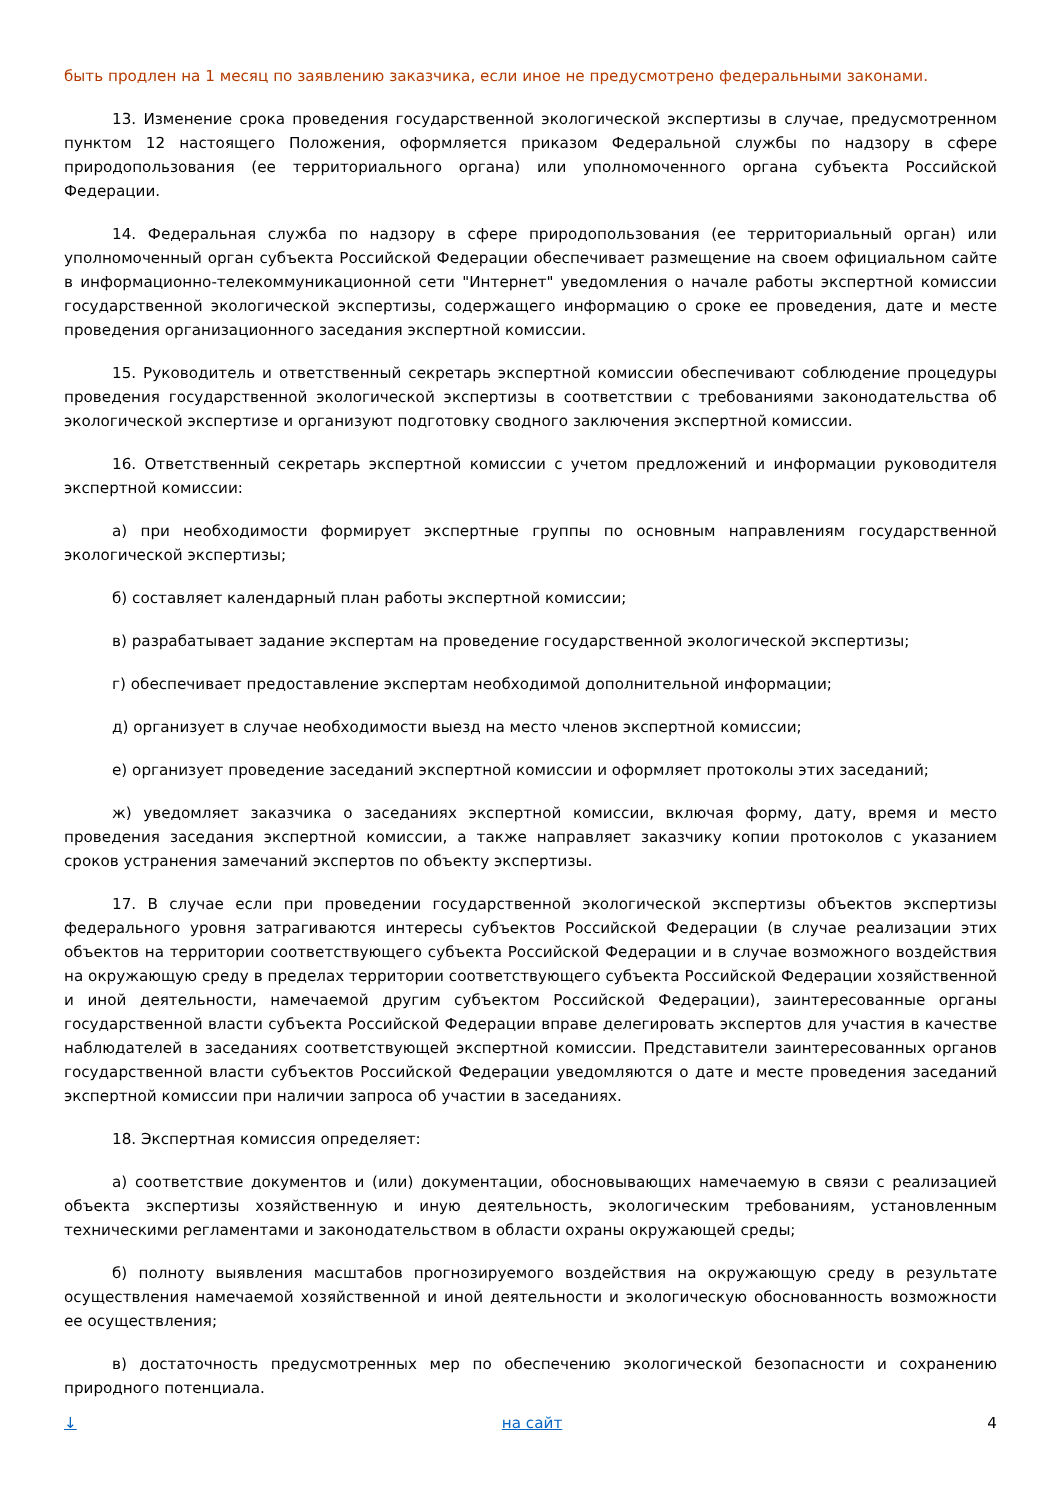быть продлен на 1 месяц по заявлению заказчика, если иное не предусмотрено федеральными законами.
13. Изменение срока проведения государственной экологической экспертизы в случае, предусмотренном пунктом 12 настоящего Положения, оформляется приказом Федеральной службы по надзору в сфере природопользования (ее территориального органа) или уполномоченного органа субъекта Российской Федерации.
14. Федеральная служба по надзору в сфере природопользования (ее территориальный орган) или уполномоченный орган субъекта Российской Федерации обеспечивает размещение на своем официальном сайте в информационно-телекоммуникационной сети "Интернет" уведомления о начале работы экспертной комиссии государственной экологической экспертизы, содержащего информацию о сроке ее проведения, дате и месте проведения организационного заседания экспертной комиссии.
15. Руководитель и ответственный секретарь экспертной комиссии обеспечивают соблюдение процедуры проведения государственной экологической экспертизы в соответствии с требованиями законодательства об экологической экспертизе и организуют подготовку сводного заключения экспертной комиссии.
16. Ответственный секретарь экспертной комиссии с учетом предложений и информации руководителя экспертной комиссии:
а) при необходимости формирует экспертные группы по основным направлениям государственной экологической экспертизы;
б) составляет календарный план работы экспертной комиссии;
в) разрабатывает задание экспертам на проведение государственной экологической экспертизы;
г) обеспечивает предоставление экспертам необходимой дополнительной информации;
д) организует в случае необходимости выезд на место членов экспертной комиссии;
е) организует проведение заседаний экспертной комиссии и оформляет протоколы этих заседаний;
ж) уведомляет заказчика о заседаниях экспертной комиссии, включая форму, дату, время и место проведения заседания экспертной комиссии, а также направляет заказчику копии протоколов с указанием сроков устранения замечаний экспертов по объекту экспертизы.
17. В случае если при проведении государственной экологической экспертизы объектов экспертизы федерального уровня затрагиваются интересы субъектов Российской Федерации (в случае реализации этих объектов на территории соответствующего субъекта Российской Федерации и в случае возможного воздействия на окружающую среду в пределах территории соответствующего субъекта Российской Федерации хозяйственной и иной деятельности, намечаемой другим субъектом Российской Федерации), заинтересованные органы государственной власти субъекта Российской Федерации вправе делегировать экспертов для участия в качестве наблюдателей в заседаниях соответствующей экспертной комиссии. Представители заинтересованных органов государственной власти субъектов Российской Федерации уведомляются о дате и месте проведения заседаний экспертной комиссии при наличии запроса об участии в заседаниях.
18. Экспертная комиссия определяет:
а) соответствие документов и (или) документации, обосновывающих намечаемую в связи с реализацией объекта экспертизы хозяйственную и иную деятельность, экологическим требованиям, установленным техническими регламентами и законодательством в области охраны окружающей среды;
б) полноту выявления масштабов прогнозируемого воздействия на окружающую среду в результате осуществления намечаемой хозяйственной и иной деятельности и экологическую обоснованность возможности ее осуществления;
в) достаточность предусмотренных мер по обеспечению экологической безопасности и сохранению природного потенциала.
↓ на сайт 4